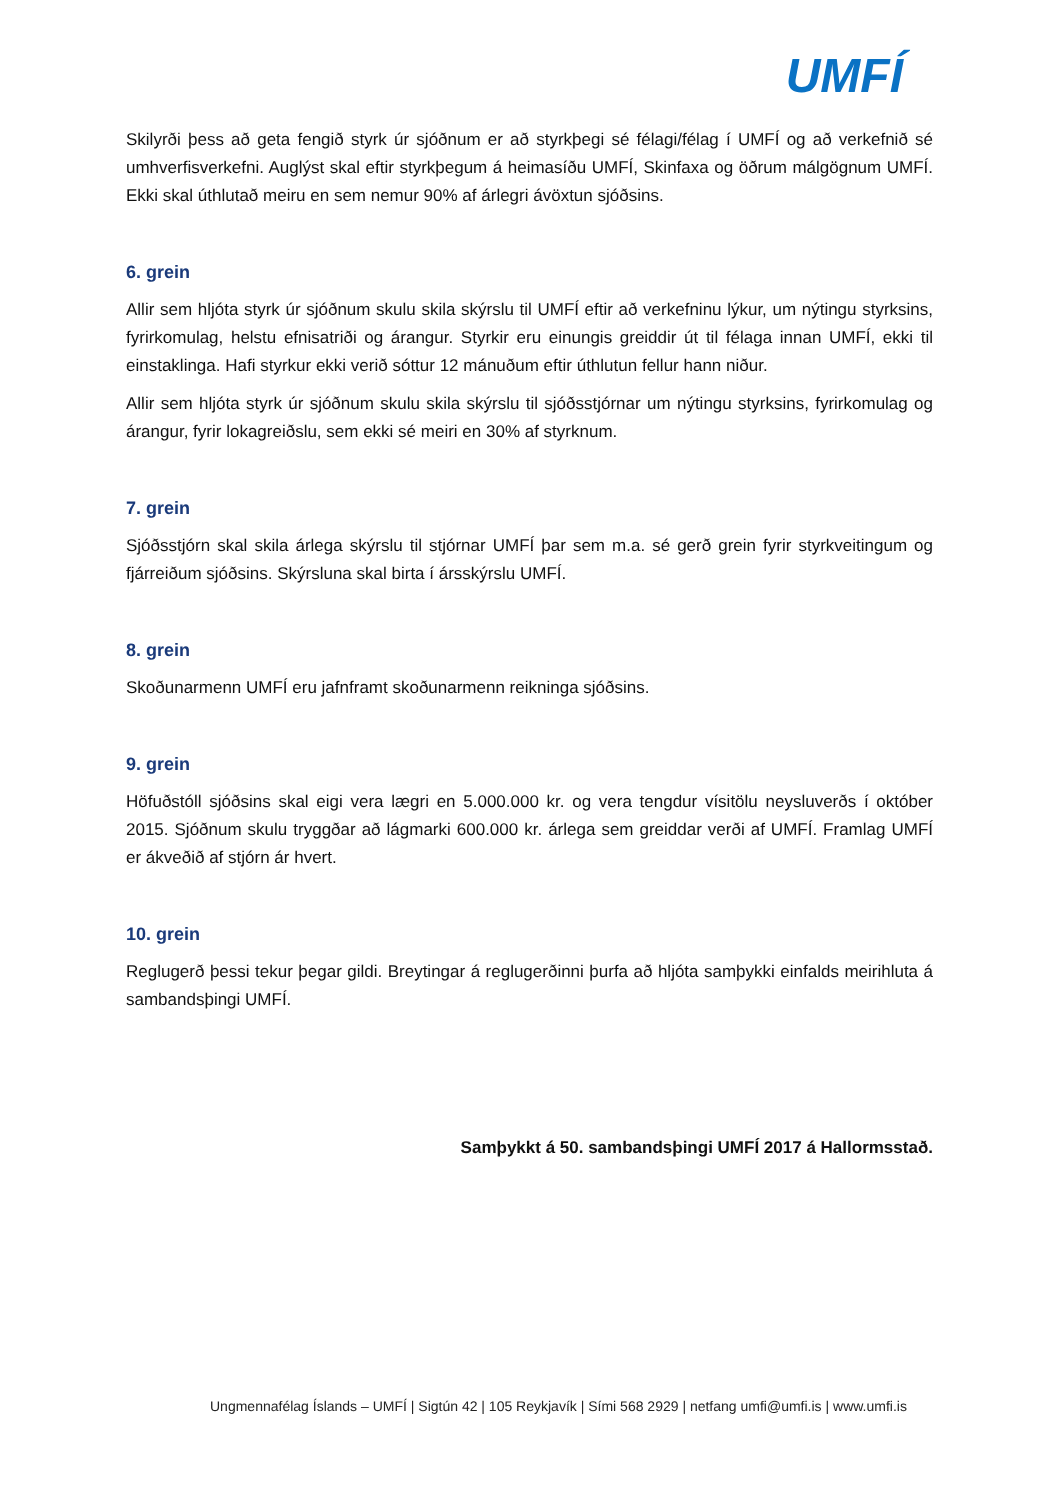UMFÍ
Skilyrði þess að geta fengið styrk úr sjóðnum er að styrkþegi sé félagi/félag í UMFÍ og að verkefnið sé umhverfisverkefni. Auglýst skal eftir styrkþegum á heimasíðu UMFÍ, Skinfaxa og öðrum málgögnum UMFÍ. Ekki skal úthlutað meiru en sem nemur 90% af árlegri ávöxtun sjóðsins.
6. grein
Allir sem hljóta styrk úr sjóðnum skulu skila skýrslu til UMFÍ eftir að verkefninu lýkur, um nýtingu styrksins, fyrirkomulag, helstu efnisatriði og árangur. Styrkir eru einungis greiddir út til félaga innan UMFÍ, ekki til einstaklinga. Hafi styrkur ekki verið sóttur 12 mánuðum eftir úthlutun fellur hann niður.
Allir sem hljóta styrk úr sjóðnum skulu skila skýrslu til sjóðsstjórnar um nýtingu styrksins, fyrirkomulag og árangur, fyrir lokagreiðslu, sem ekki sé meiri en 30% af styrknum.
7. grein
Sjóðsstjórn skal skila árlega skýrslu til stjórnar UMFÍ þar sem m.a. sé gerð grein fyrir styrkveitingum og fjárreiðum sjóðsins. Skýrsluna skal birta í ársskýrslu UMFÍ.
8. grein
Skoðunarmenn UMFÍ eru jafnframt skoðunarmenn reikninga sjóðsins.
9. grein
Höfuðstóll sjóðsins skal eigi vera lægri en 5.000.000 kr. og vera tengdur vísitölu neysluverðs í október 2015. Sjóðnum skulu tryggðar að lágmarki 600.000 kr. árlega sem greiddar verði af UMFÍ. Framlag UMFÍ er ákveðið af stjórn ár hvert.
10. grein
Reglugerð þessi tekur þegar gildi. Breytingar á reglugerðinni þurfa að hljóta samþykki einfalds meirihluta á sambandsþingi UMFÍ.
Samþykkt á 50. sambandsþingi UMFÍ 2017 á Hallormsstað.
Ungmennafélag Íslands – UMFÍ | Sigtún 42 | 105 Reykjavík | Sími 568 2929 | netfang umfi@umfi.is | www.umfi.is